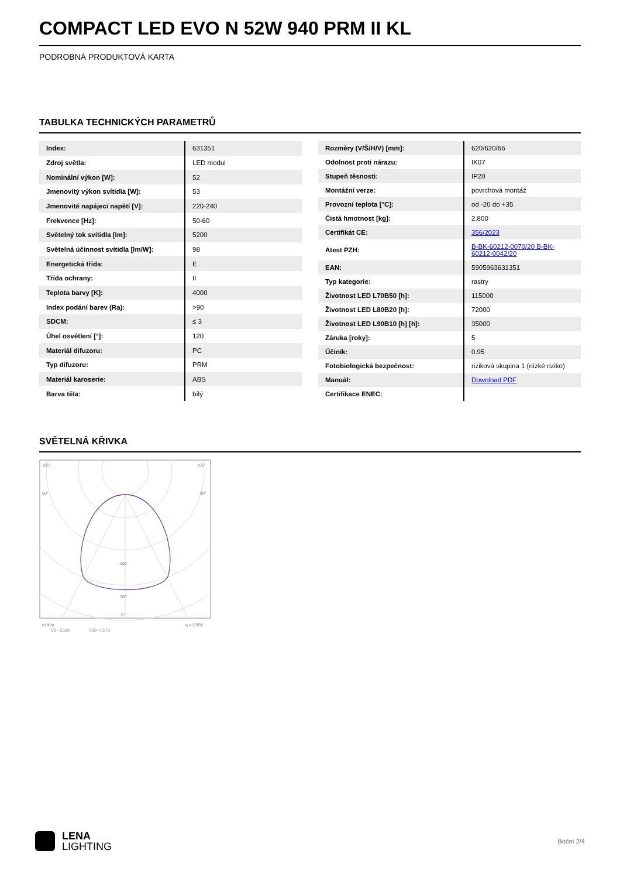COMPACT LED EVO N 52W 940 PRM II KL
PODROBNÁ PRODUKTOVÁ KARTA
TABULKA TECHNICKÝCH PARAMETRŮ
| Index: | 631351 |
| Zdroj světla: | LED modul |
| Nominální výkon [W]: | 52 |
| Jmenovitý výkon svítidla [W]: | 53 |
| Jmenovité napájecí napětí [V]: | 220-240 |
| Frekvence [Hz]: | 50-60 |
| Světelný tok svítidla [lm]: | 5200 |
| Světelná účinnost svítidla [lm/W]: | 98 |
| Energetická třída: | E |
| Třída ochrany: | II |
| Teplota barvy [K]: | 4000 |
| Index podání barev (Ra): | >90 |
| SDCM: | ≤ 3 |
| Úhel osvětlení [°]: | 120 |
| Materiál difuzoru: | PC |
| Typ difuzoru: | PRM |
| Materiál karoserie: | ABS |
| Barva těla: | bílý |
| Rozměry (V/Š/H/V) [mm]: | 620/620/66 |
| Odolnost proti nárazu: | IK07 |
| Stupeň těsnosti: | IP20 |
| Montážní verze: | povrchová montáž |
| Provozní teplota [°C]: | od -20 do +35 |
| Čistá hmotnost [kg]: | 2.800 |
| Certifikát CE: | 356/2023 |
| Atest PZH: | B-BK-60212-0070/20 B-BK-60212-0042/20 |
| EAN: | 5905963631351 |
| Typ kategorie: | rastry |
| Životnost LED L70B50 [h]: | 115000 |
| Životnost LED L80B20 [h]: | 72000 |
| Životnost LED L90B10 [h] [h]: | 35000 |
| Záruka [roky]: | 5 |
| Účiník: | 0.95 |
| Fotobiologická bezpečnost: | riziková skupina 1 (nízké riziko) |
| Manuál: | Download PDF |
| Certifikace ENEC: | |
SVĚTELNÁ KŘIVKA
105°
105°
90°
90°
200
300
0°
cd/klm
C0 - C180
C90 - C270
η = 100%
LENA
LIGHTING
Boční 2/4